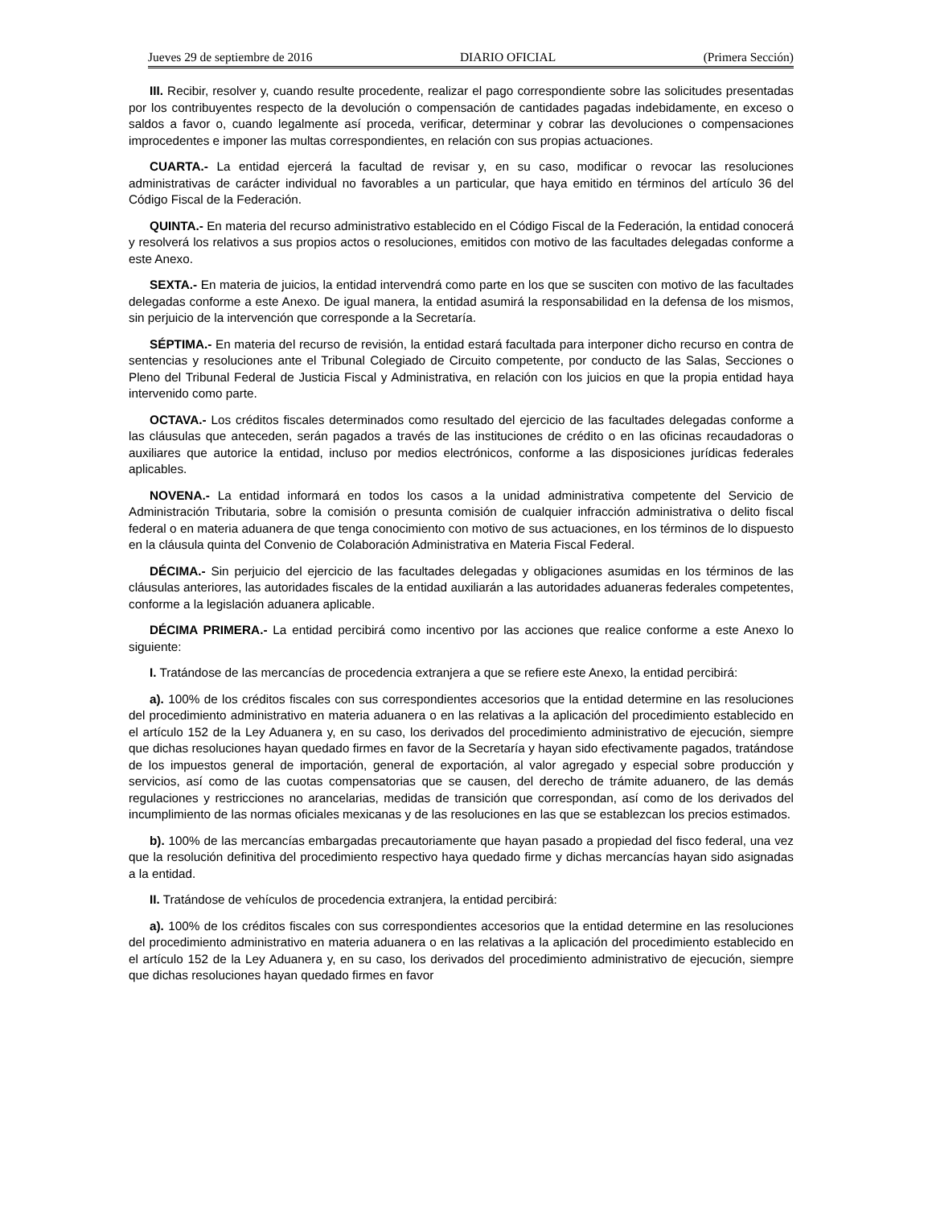Jueves 29 de septiembre de 2016 DIARIO OFICIAL (Primera Sección)
III. Recibir, resolver y, cuando resulte procedente, realizar el pago correspondiente sobre las solicitudes presentadas por los contribuyentes respecto de la devolución o compensación de cantidades pagadas indebidamente, en exceso o saldos a favor o, cuando legalmente así proceda, verificar, determinar y cobrar las devoluciones o compensaciones improcedentes e imponer las multas correspondientes, en relación con sus propias actuaciones.
CUARTA.- La entidad ejercerá la facultad de revisar y, en su caso, modificar o revocar las resoluciones administrativas de carácter individual no favorables a un particular, que haya emitido en términos del artículo 36 del Código Fiscal de la Federación.
QUINTA.- En materia del recurso administrativo establecido en el Código Fiscal de la Federación, la entidad conocerá y resolverá los relativos a sus propios actos o resoluciones, emitidos con motivo de las facultades delegadas conforme a este Anexo.
SEXTA.- En materia de juicios, la entidad intervendrá como parte en los que se susciten con motivo de las facultades delegadas conforme a este Anexo. De igual manera, la entidad asumirá la responsabilidad en la defensa de los mismos, sin perjuicio de la intervención que corresponde a la Secretaría.
SÉPTIMA.- En materia del recurso de revisión, la entidad estará facultada para interponer dicho recurso en contra de sentencias y resoluciones ante el Tribunal Colegiado de Circuito competente, por conducto de las Salas, Secciones o Pleno del Tribunal Federal de Justicia Fiscal y Administrativa, en relación con los juicios en que la propia entidad haya intervenido como parte.
OCTAVA.- Los créditos fiscales determinados como resultado del ejercicio de las facultades delegadas conforme a las cláusulas que anteceden, serán pagados a través de las instituciones de crédito o en las oficinas recaudadoras o auxiliares que autorice la entidad, incluso por medios electrónicos, conforme a las disposiciones jurídicas federales aplicables.
NOVENA.- La entidad informará en todos los casos a la unidad administrativa competente del Servicio de Administración Tributaria, sobre la comisión o presunta comisión de cualquier infracción administrativa o delito fiscal federal o en materia aduanera de que tenga conocimiento con motivo de sus actuaciones, en los términos de lo dispuesto en la cláusula quinta del Convenio de Colaboración Administrativa en Materia Fiscal Federal.
DÉCIMA.- Sin perjuicio del ejercicio de las facultades delegadas y obligaciones asumidas en los términos de las cláusulas anteriores, las autoridades fiscales de la entidad auxiliarán a las autoridades aduaneras federales competentes, conforme a la legislación aduanera aplicable.
DÉCIMA PRIMERA.- La entidad percibirá como incentivo por las acciones que realice conforme a este Anexo lo siguiente:
I. Tratándose de las mercancías de procedencia extranjera a que se refiere este Anexo, la entidad percibirá:
a). 100% de los créditos fiscales con sus correspondientes accesorios que la entidad determine en las resoluciones del procedimiento administrativo en materia aduanera o en las relativas a la aplicación del procedimiento establecido en el artículo 152 de la Ley Aduanera y, en su caso, los derivados del procedimiento administrativo de ejecución, siempre que dichas resoluciones hayan quedado firmes en favor de la Secretaría y hayan sido efectivamente pagados, tratándose de los impuestos general de importación, general de exportación, al valor agregado y especial sobre producción y servicios, así como de las cuotas compensatorias que se causen, del derecho de trámite aduanero, de las demás regulaciones y restricciones no arancelarias, medidas de transición que correspondan, así como de los derivados del incumplimiento de las normas oficiales mexicanas y de las resoluciones en las que se establezcan los precios estimados.
b). 100% de las mercancías embargadas precautoriamente que hayan pasado a propiedad del fisco federal, una vez que la resolución definitiva del procedimiento respectivo haya quedado firme y dichas mercancías hayan sido asignadas a la entidad.
II. Tratándose de vehículos de procedencia extranjera, la entidad percibirá:
a). 100% de los créditos fiscales con sus correspondientes accesorios que la entidad determine en las resoluciones del procedimiento administrativo en materia aduanera o en las relativas a la aplicación del procedimiento establecido en el artículo 152 de la Ley Aduanera y, en su caso, los derivados del procedimiento administrativo de ejecución, siempre que dichas resoluciones hayan quedado firmes en favor